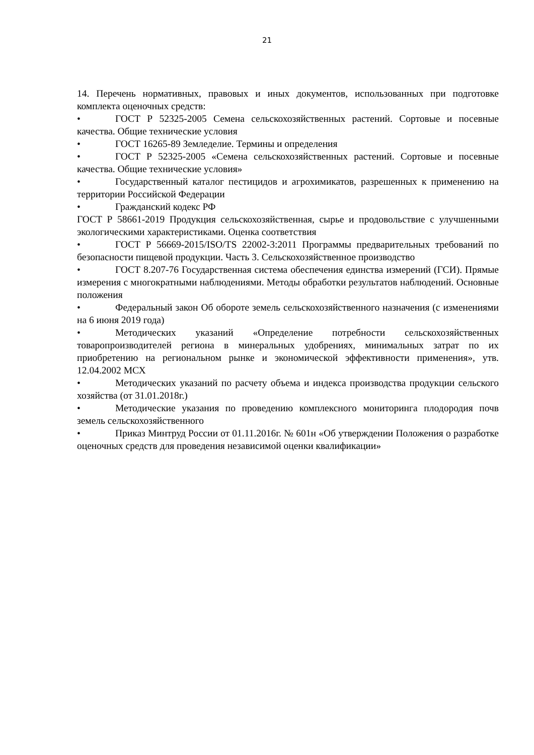21
14. Перечень нормативных, правовых и иных документов, использованных при подготовке комплекта оценочных средств:
• ГОСТ Р 52325-2005 Семена сельскохозяйственных растений. Сортовые и посевные качества. Общие технические условия
• ГОСТ 16265-89 Земледелие. Термины и определения
• ГОСТ Р 52325-2005 «Семена сельскохозяйственных растений. Сортовые и посевные качества. Общие технические условия»
• Государственный каталог пестицидов и агрохимикатов, разрешенных к применению на территории Российской Федерации
• Гражданский кодекс РФ
ГОСТ Р 58661-2019 Продукция сельскохозяйственная, сырье и продовольствие с улучшенными экологическими характеристиками. Оценка соответствия
• ГОСТ Р 56669-2015/ISO/TS 22002-3:2011 Программы предварительных требований по безопасности пищевой продукции. Часть 3. Сельскохозяйственное производство
• ГОСТ 8.207-76 Государственная система обеспечения единства измерений (ГСИ). Прямые измерения с многократными наблюдениями. Методы обработки результатов наблюдений. Основные положения
• Федеральный закон Об обороте земель сельскохозяйственного назначения (с изменениями на 6 июня 2019 года)
• Методических указаний «Определение потребности сельскохозяйственных товаропроизводителей региона в минеральных удобрениях, минимальных затрат по их приобретению на региональном рынке и экономической эффективности применения», утв. 12.04.2002 МСХ
• Методических указаний по расчету объема и индекса производства продукции сельского хозяйства (от 31.01.2018г.)
• Методические указания по проведению комплексного мониторинга плодородия почв земель сельскохозяйственного
• Приказ Минтруд России от 01.11.2016г. № 601н «Об утверждении Положения о разработке оценочных средств для проведения независимой оценки квалификации»